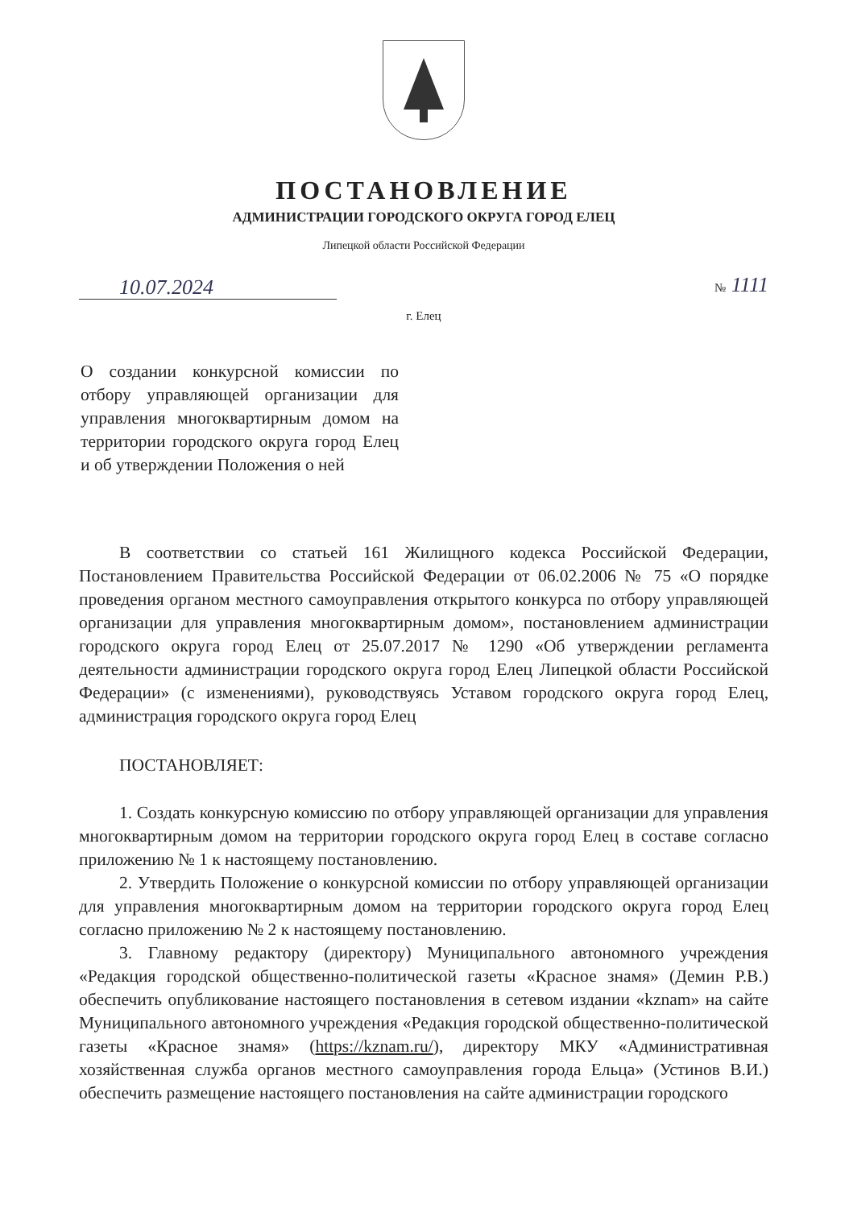ПОСТАНОВЛЕНИЕ
АДМИНИСТРАЦИИ ГОРОДСКОГО ОКРУГА ГОРОД ЕЛЕЦ
Липецкой области Российской Федерации
10.07.2024
№ 1111
г. Елец
О создании конкурсной комиссии по отбору управляющей организации для управления многоквартирным домом на территории городского округа город Елец и об утверждении Положения о ней
В соответствии со статьей 161 Жилищного кодекса Российской Федерации, Постановлением Правительства Российской Федерации от 06.02.2006 № 75 «О порядке проведения органом местного самоуправления открытого конкурса по отбору управляющей организации для управления многоквартирным домом», постановлением администрации городского округа город Елец от 25.07.2017 № 1290 «Об утверждении регламента деятельности администрации городского округа город Елец Липецкой области Российской Федерации» (с изменениями), руководствуясь Уставом городского округа город Елец, администрация городского округа город Елец
ПОСТАНОВЛЯЕТ:
1. Создать конкурсную комиссию по отбору управляющей организации для управления многоквартирным домом на территории городского округа город Елец в составе согласно приложению № 1 к настоящему постановлению.
2. Утвердить Положение о конкурсной комиссии по отбору управляющей организации для управления многоквартирным домом на территории городского округа город Елец согласно приложению № 2 к настоящему постановлению.
3. Главному редактору (директору) Муниципального автономного учреждения «Редакция городской общественно-политической газеты «Красное знамя» (Демин Р.В.) обеспечить опубликование настоящего постановления в сетевом издании «kznam» на сайте Муниципального автономного учреждения «Редакция городской общественно-политической газеты «Красное знамя» (https://kznam.ru/), директору МКУ «Административная хозяйственная служба органов местного самоуправления города Ельца» (Устинов В.И.) обеспечить размещение настоящего постановления на сайте администрации городского